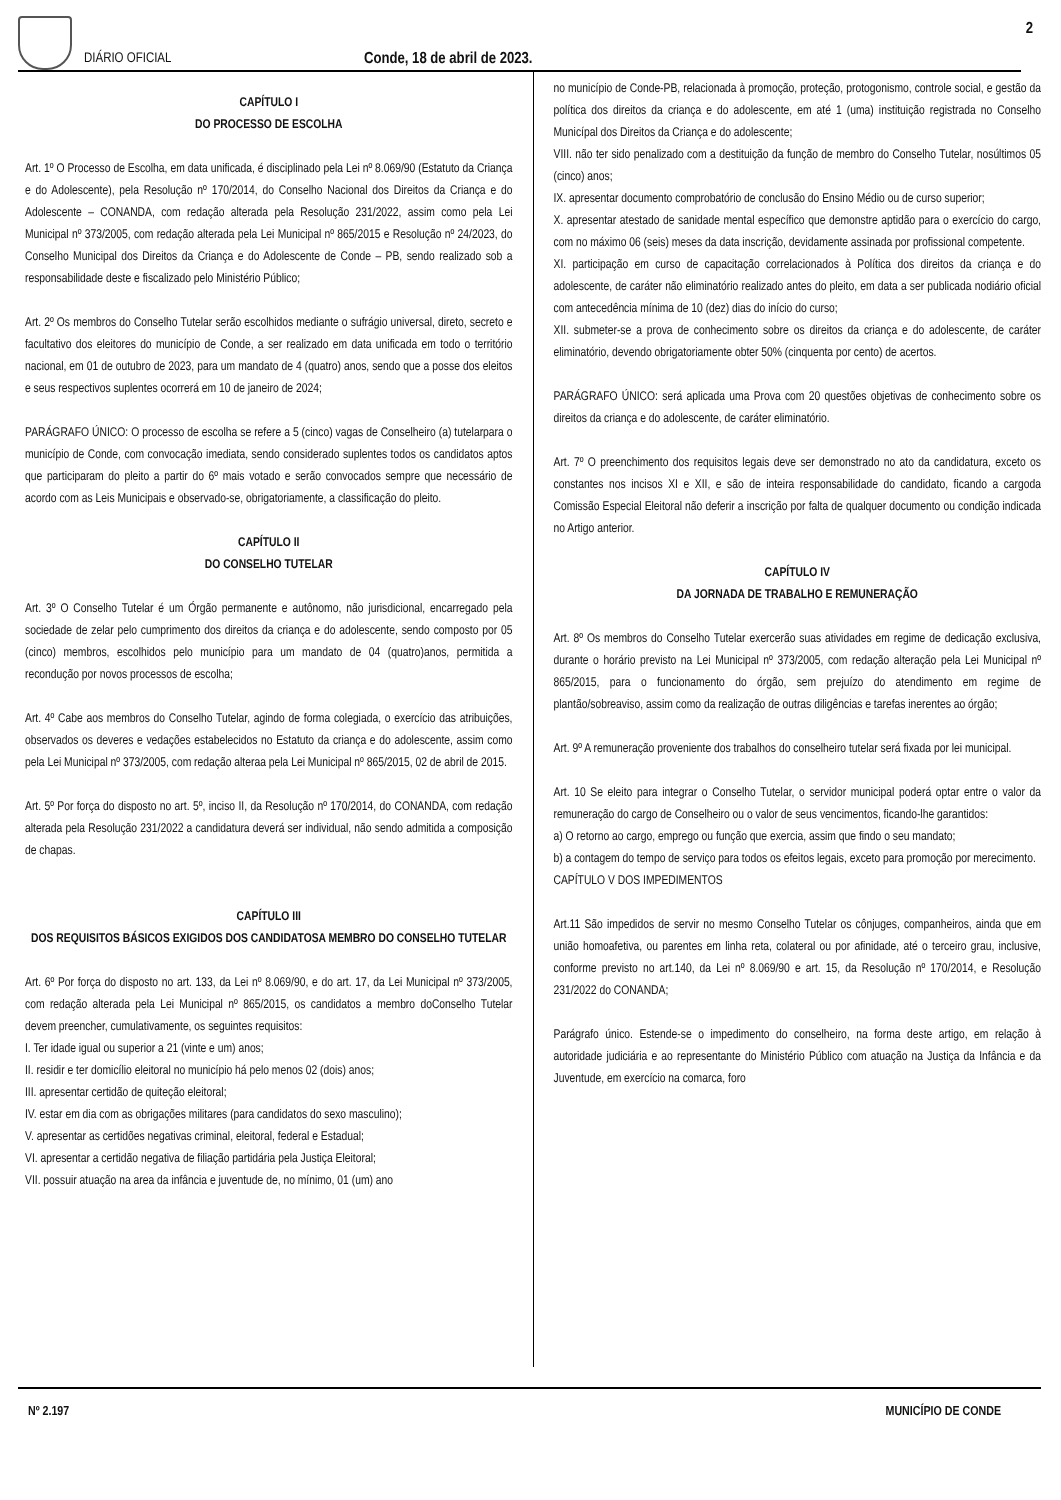DIÁRIO OFICIAL
Conde, 18 de abril de 2023.
2
CAPÍTULO I
DO PROCESSO DE ESCOLHA
Art. 1º O Processo de Escolha, em data unificada, é disciplinado pela Lei nº 8.069/90 (Estatuto da Criança e do Adolescente), pela Resolução nº 170/2014, do Conselho Nacional dos Direitos da Criança e do Adolescente – CONANDA, com redação alterada pela Resolução 231/2022, assim como pela Lei Municipal nº 373/2005, com redação alterada pela Lei Municipal nº 865/2015 e Resolução nº 24/2023, do Conselho Municipal dos Direitos da Criança e do Adolescente de Conde – PB, sendo realizado sob a responsabilidade deste e fiscalizado pelo Ministério Público;
Art. 2º Os membros do Conselho Tutelar serão escolhidos mediante o sufrágio universal, direto, secreto e facultativo dos eleitores do município de Conde, a ser realizado em data unificada em todo o território nacional, em 01 de outubro de 2023, para um mandato de 4 (quatro) anos, sendo que a posse dos eleitos e seus respectivos suplentes ocorrerá em 10 de janeiro de 2024;
PARÁGRAFO ÚNICO: O processo de escolha se refere a 5 (cinco) vagas de Conselheiro (a) tutelarpara o município de Conde, com convocação imediata, sendo considerado suplentes todos os candidatos aptos que participaram do pleito a partir do 6º mais votado e serão convocados sempre que necessário de acordo com as Leis Municipais e observado-se, obrigatoriamente, a classificação do pleito.
CAPÍTULO II
DO CONSELHO TUTELAR
Art. 3º O Conselho Tutelar é um Órgão permanente e autônomo, não jurisdicional, encarregado pela sociedade de zelar pelo cumprimento dos direitos da criança e do adolescente, sendo composto por 05 (cinco) membros, escolhidos pelo município para um mandato de 04 (quatro)anos, permitida a recondução por novos processos de escolha;
Art. 4º Cabe aos membros do Conselho Tutelar, agindo de forma colegiada, o exercício das atribuições, observados os deveres e vedações estabelecidos no Estatuto da criança e do adolescente, assim como pela Lei Municipal nº 373/2005, com redação alteraa pela Lei Municipal nº 865/2015, 02 de abril de 2015.
Art. 5º Por força do disposto no art. 5º, inciso II, da Resolução nº 170/2014, do CONANDA, com redação alterada pela Resolução 231/2022 a candidatura deverá ser individual, não sendo admitida a composição de chapas.
CAPÍTULO III
DOS REQUISITOS BÁSICOS EXIGIDOS DOS CANDIDATOSA MEMBRO DO CONSELHO TUTELAR
Art. 6º Por força do disposto no art. 133, da Lei nº 8.069/90, e do art. 17, da Lei Municipal nº 373/2005, com redação alterada pela Lei Municipal nº 865/2015, os candidatos a membro doConselho Tutelar devem preencher, cumulativamente, os seguintes requisitos:
I. Ter idade igual ou superior a 21 (vinte e um) anos;
II. residir e ter domicílio eleitoral no município há pelo menos 02 (dois) anos;
III. apresentar certidão de quiteção eleitoral;
IV. estar em dia com as obrigações militares (para candidatos do sexo masculino);
V. apresentar as certidões negativas criminal, eleitoral, federal e Estadual;
VI. apresentar a certidão negativa de filiação partidária pela Justiça Eleitoral;
VII. possuir atuação na area da infância e juventude de, no mínimo, 01 (um) ano
no município de Conde-PB, relacionada à promoção, proteção, protogonismo, controle social, e gestão da política dos direitos da criança e do adolescente, em até 1 (uma) instituição registrada no Conselho Municípal dos Direitos da Criança e do adolescente;
VIII. não ter sido penalizado com a destituição da função de membro do Conselho Tutelar, nosúltimos 05 (cinco) anos;
IX. apresentar documento comprobatório de conclusão do Ensino Médio ou de curso superior;
X. apresentar atestado de sanidade mental específico que demonstre aptidão para o exercício do cargo, com no máximo 06 (seis) meses da data inscrição, devidamente assinada por profissional competente.
XI. participação em curso de capacitação correlacionados à Política dos direitos da criança e do adolescente, de caráter não eliminatório realizado antes do pleito, em data a ser publicada nodiário oficial com antecedência mínima de 10 (dez) dias do início do curso;
XII. submeter-se a prova de conhecimento sobre os direitos da criança e do adolescente, de caráter eliminatório, devendo obrigatoriamente obter 50% (cinquenta por cento) de acertos.
PARÁGRAFO ÚNICO: será aplicada uma Prova com 20 questões objetivas de conhecimento sobre os direitos da criança e do adolescente, de caráter eliminatório.
Art. 7º O preenchimento dos requisitos legais deve ser demonstrado no ato da candidatura, exceto os constantes nos incisos XI e XII, e são de inteira responsabilidade do candidato, ficando a cargoda Comissão Especial Eleitoral não deferir a inscrição por falta de qualquer documento ou condição indicada no Artigo anterior.
CAPÍTULO IV
DA JORNADA DE TRABALHO E REMUNERAÇÃO
Art. 8º Os membros do Conselho Tutelar exercerão suas atividades em regime de dedicação exclusiva, durante o horário previsto na Lei Municipal nº 373/2005, com redação alteração pela Lei Municipal nº 865/2015, para o funcionamento do órgão, sem prejuízo do atendimento em regime de plantão/sobreaviso, assim como da realização de outras diligências e tarefas inerentes ao órgão;
Art. 9º A remuneração proveniente dos trabalhos do conselheiro tutelar será fixada por lei municipal.
Art. 10 Se eleito para integrar o Conselho Tutelar, o servidor municipal poderá optar entre o valor da remuneração do cargo de Conselheiro ou o valor de seus vencimentos, ficando-lhe garantidos:
a) O retorno ao cargo, emprego ou função que exercia, assim que findo o seu mandato;
b) a contagem do tempo de serviço para todos os efeitos legais, exceto para promoção por merecimento.
CAPÍTULO V DOS IMPEDIMENTOS
Art.11 São impedidos de servir no mesmo Conselho Tutelar os cônjuges, companheiros, ainda que em união homoafetiva, ou parentes em linha reta, colateral ou por afinidade, até o terceiro grau, inclusive, conforme previsto no art.140, da Lei nº 8.069/90 e art. 15, da Resolução nº 170/2014, e Resolução 231/2022 do CONANDA;
Parágrafo único. Estende-se o impedimento do conselheiro, na forma deste artigo, em relação à autoridade judiciária e ao representante do Ministério Público com atuação na Justiça da Infância e da Juventude, em exercício na comarca, foro
Nº 2.197 MUNICÍPIO DE CONDE